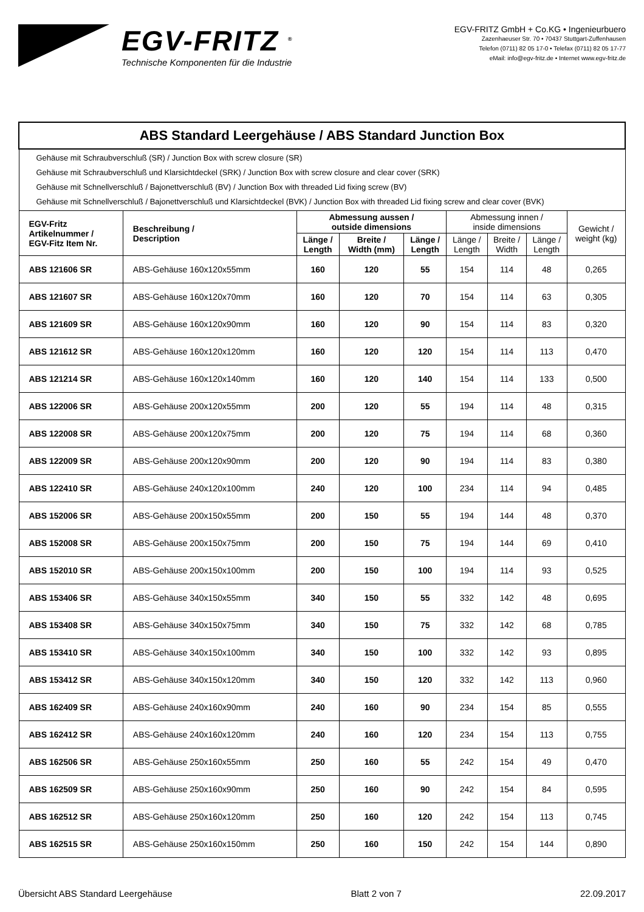EGV-FRITZ <sup>®</sup>
Technische Komponenten für die Industrie
EGV-FRITZ GmbH + Co.KG • Ingenieurbuero
Zazenhaeuser Str. 70 • 70437 Stuttgart-Zuffenhausen
Telefon (0711) 82 05 17-0 • Telefax (0711) 82 05 17-77
eMail: info@egv-fritz.de • Internet www.egv-fritz.de
| ABS Standard Leergehäuse / ABS Standard Junction Box | | | | | | | | |
| Gehäuse mit Schraubverschluß (SR) / Junction Box with screw closure (SR) Gehäuse mit Schraubverschluß und Klarsichtdeckel (SRK) / Junction Box with screw closure and clear cover (SRK) Gehäuse mit Schnellverschluß / Bajonettverschluß (BV) / Junction Box with threaded Lid fixing screw (BV) Gehäuse mit Schnellverschluß / Bajonettverschluß und Klarsichtdeckel (BVK) / Junction Box with threaded Lid fixing screw and clear cover (BVK) | | | | | | | | |
| EGV-Fritz Artikelnummer / EGV-Fitz Item Nr. | Beschreibung / Description | Abmessung aussen / outside dimensions | | | Abmessung innen / inside dimensions | | | Gewicht / weight (kg) |
| | | Länge / Length | Breite / Width (mm) | Länge / Length | Länge / Length | Breite / Width | Länge / Length | |
| ABS 121606 SR | ABS-Gehäuse 160x120x55mm | 160 | 120 | 55 | 154 | 114 | 48 | 0,265 |
| ABS 121607 SR | ABS-Gehäuse 160x120x70mm | 160 | 120 | 70 | 154 | 114 | 63 | 0,305 |
| ABS 121609 SR | ABS-Gehäuse 160x120x90mm | 160 | 120 | 90 | 154 | 114 | 83 | 0,320 |
| ABS 121612 SR | ABS-Gehäuse 160x120x120mm | 160 | 120 | 120 | 154 | 114 | 113 | 0,470 |
| ABS 121214 SR | ABS-Gehäuse 160x120x140mm | 160 | 120 | 140 | 154 | 114 | 133 | 0,500 |
| ABS 122006 SR | ABS-Gehäuse 200x120x55mm | 200 | 120 | 55 | 194 | 114 | 48 | 0,315 |
| ABS 122008 SR | ABS-Gehäuse 200x120x75mm | 200 | 120 | 75 | 194 | 114 | 68 | 0,360 |
| ABS 122009 SR | ABS-Gehäuse 200x120x90mm | 200 | 120 | 90 | 194 | 114 | 83 | 0,380 |
| ABS 122410 SR | ABS-Gehäuse 240x120x100mm | 240 | 120 | 100 | 234 | 114 | 94 | 0,485 |
| ABS 152006 SR | ABS-Gehäuse 200x150x55mm | 200 | 150 | 55 | 194 | 144 | 48 | 0,370 |
| ABS 152008 SR | ABS-Gehäuse 200x150x75mm | 200 | 150 | 75 | 194 | 144 | 69 | 0,410 |
| ABS 152010 SR | ABS-Gehäuse 200x150x100mm | 200 | 150 | 100 | 194 | 114 | 93 | 0,525 |
| ABS 153406 SR | ABS-Gehäuse 340x150x55mm | 340 | 150 | 55 | 332 | 142 | 48 | 0,695 |
| ABS 153408 SR | ABS-Gehäuse 340x150x75mm | 340 | 150 | 75 | 332 | 142 | 68 | 0,785 |
| ABS 153410 SR | ABS-Gehäuse 340x150x100mm | 340 | 150 | 100 | 332 | 142 | 93 | 0,895 |
| ABS 153412 SR | ABS-Gehäuse 340x150x120mm | 340 | 150 | 120 | 332 | 142 | 113 | 0,960 |
| ABS 162409 SR | ABS-Gehäuse 240x160x90mm | 240 | 160 | 90 | 234 | 154 | 85 | 0,555 |
| ABS 162412 SR | ABS-Gehäuse 240x160x120mm | 240 | 160 | 120 | 234 | 154 | 113 | 0,755 |
| ABS 162506 SR | ABS-Gehäuse 250x160x55mm | 250 | 160 | 55 | 242 | 154 | 49 | 0,470 |
| ABS 162509 SR | ABS-Gehäuse 250x160x90mm | 250 | 160 | 90 | 242 | 154 | 84 | 0,595 |
| ABS 162512 SR | ABS-Gehäuse 250x160x120mm | 250 | 160 | 120 | 242 | 154 | 113 | 0,745 |
| ABS 162515 SR | ABS-Gehäuse 250x160x150mm | 250 | 160 | 150 | 242 | 154 | 144 | 0,890 |
Übersicht ABS Standard Leergehäuse Blatt 2 von 7 22.09.2017